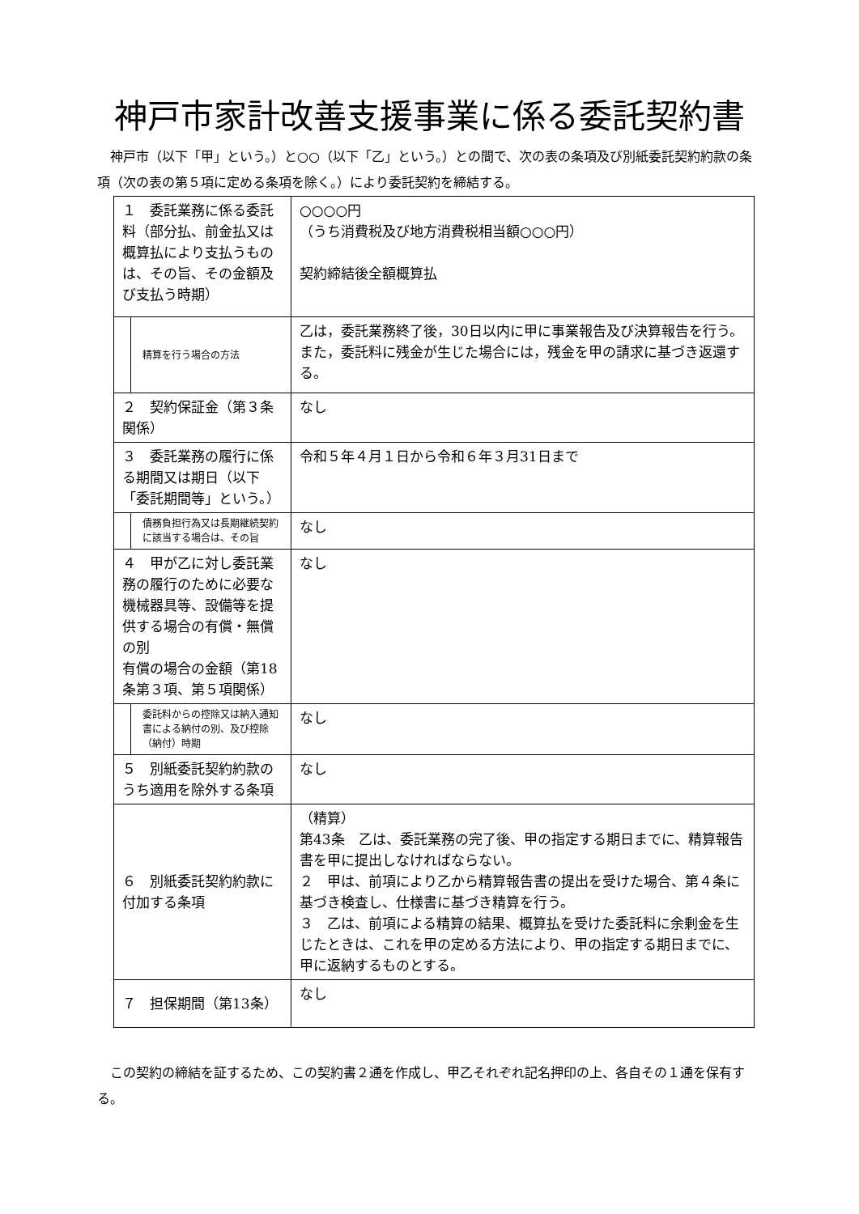神戸市家計改善支援事業に係る委託契約書
　神戸市（以下「甲」という。）と○○（以下「乙」という。）との間で、次の表の条項及び別紙委託契約約款の条項（次の表の第５項に定める条項を除く。）により委託契約を締結する。
| １ 委託業務に係る委託料（部分払、前金払又は概算払により支払うものは、その旨、その金額及び支払う時期） | | ○○○○円 （うち消費税及び地方消費税相当額○○○円） 契約締結後全額概算払 |
| | 精算を行う場合の方法 | 乙は，委託業務終了後，30日以内に甲に事業報告及び決算報告を行う。また，委託料に残金が生じた場合には，残金を甲の請求に基づき返還する。 |
| ２ 契約保証金（第３条関係） | | なし |
| ３ 委託業務の履行に係る期間又は期日（以下「委託期間等」という。） | | 令和５年４月１日から令和６年３月31日まで |
| | 債務負担行為又は長期継続契約に該当する場合は、その旨 | なし |
| ４ 甲が乙に対し委託業務の履行のために必要な機械器具等、設備等を提供する場合の有償・無償の別 有償の場合の金額（第18条第３項、第５項関係） | | なし |
| | 委託料からの控除又は納入通知書による納付の別、及び控除（納付）時期 | なし |
| ５ 別紙委託契約約款のうち適用を除外する条項 | | なし |
| ６ 別紙委託契約約款に付加する条項 | | （精算） 第43条 乙は、委託業務の完了後、甲の指定する期日までに、精算報告書を甲に提出しなければならない。 ２ 甲は、前項により乙から精算報告書の提出を受けた場合、第４条に基づき検査し、仕様書に基づき精算を行う。 ３ 乙は、前項による精算の結果、概算払を受けた委託料に余剰金を生じたときは、これを甲の定める方法により、甲の指定する期日までに、甲に返納するものとする。 |
| ７ 担保期間（第13条） | | なし |
　この契約の締結を証するため、この契約書２通を作成し、甲乙それぞれ記名押印の上、各自その１通を保有する。